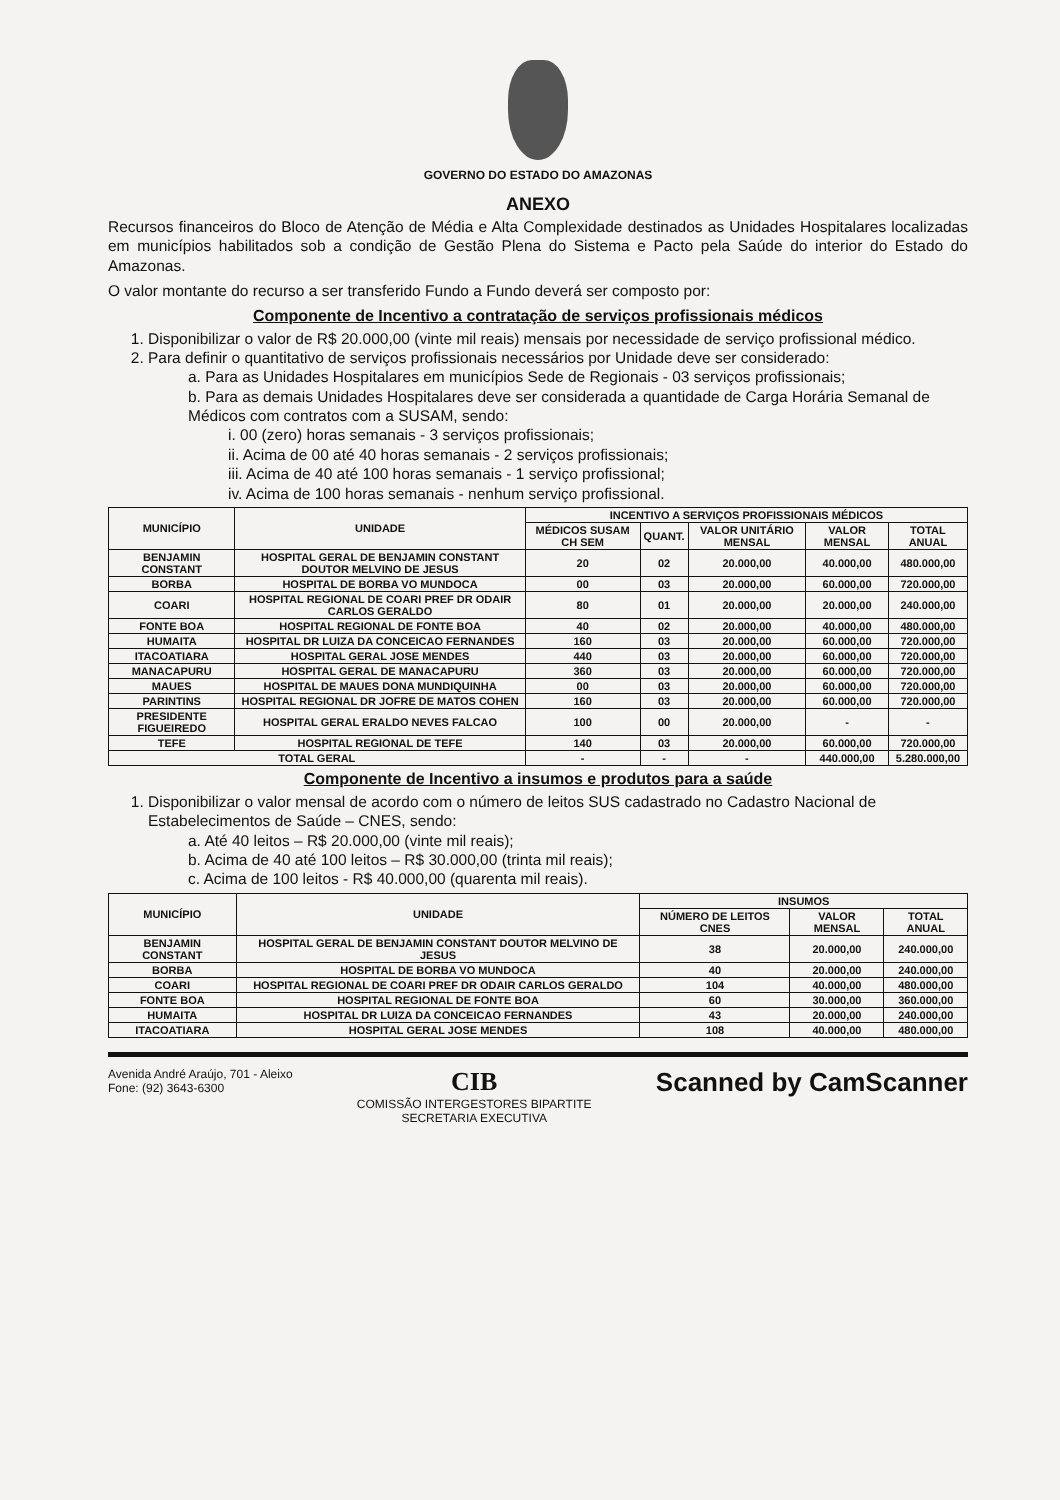GOVERNO DO ESTADO DO AMAZONAS
ANEXO
Recursos financeiros do Bloco de Atenção de Média e Alta Complexidade destinados as Unidades Hospitalares localizadas em municípios habilitados sob a condição de Gestão Plena do Sistema e Pacto pela Saúde do interior do Estado do Amazonas.
O valor montante do recurso a ser transferido Fundo a Fundo deverá ser composto por:
Componente de Incentivo a contratação de serviços profissionais médicos
1. Disponibilizar o valor de R$ 20.000,00 (vinte mil reais) mensais por necessidade de serviço profissional médico.
2. Para definir o quantitativo de serviços profissionais necessários por Unidade deve ser considerado:
a. Para as Unidades Hospitalares em municípios Sede de Regionais - 03 serviços profissionais;
b. Para as demais Unidades Hospitalares deve ser considerada a quantidade de Carga Horária Semanal de Médicos com contratos com a SUSAM, sendo:
i. 00 (zero) horas semanais - 3 serviços profissionais;
ii. Acima de 00 até 40 horas semanais - 2 serviços profissionais;
iii. Acima de 40 até 100 horas semanais - 1 serviço profissional;
iv. Acima de 100 horas semanais - nenhum serviço profissional.
| MUNICÍPIO | UNIDADE | INCENTIVO A SERVIÇOS PROFISSIONAIS MÉDICOS | | | | |
| --- | --- | --- | --- | --- | --- | --- |
| | | MÉDICOS SUSAM CH SEM | QUANT. | VALOR UNITÁRIO MENSAL | VALOR MENSAL | TOTAL ANUAL |
| BENJAMIN CONSTANT | HOSPITAL GERAL DE BENJAMIN CONSTANT DOUTOR MELVINO DE JESUS | 20 | 02 | 20.000,00 | 40.000,00 | 480.000,00 |
| BORBA | HOSPITAL DE BORBA VO MUNDOCA | 00 | 03 | 20.000,00 | 60.000,00 | 720.000,00 |
| COARI | HOSPITAL REGIONAL DE COARI PREF DR ODAIR CARLOS GERALDO | 80 | 01 | 20.000,00 | 20.000,00 | 240.000,00 |
| FONTE BOA | HOSPITAL REGIONAL DE FONTE BOA | 40 | 02 | 20.000,00 | 40.000,00 | 480.000,00 |
| HUMAITA | HOSPITAL DR LUIZA DA CONCEICAO FERNANDES | 160 | 03 | 20.000,00 | 60.000,00 | 720.000,00 |
| ITACOATIARA | HOSPITAL GERAL JOSE MENDES | 440 | 03 | 20.000,00 | 60.000,00 | 720.000,00 |
| MANACAPURU | HOSPITAL GERAL DE MANACAPURU | 360 | 03 | 20.000,00 | 60.000,00 | 720.000,00 |
| MAUES | HOSPITAL DE MAUES DONA MUNDIQUINHA | 00 | 03 | 20.000,00 | 60.000,00 | 720.000,00 |
| PARINTINS | HOSPITAL REGIONAL DR JOFRE DE MATOS COHEN | 160 | 03 | 20.000,00 | 60.000,00 | 720.000,00 |
| PRESIDENTE FIGUEIREDO | HOSPITAL GERAL ERALDO NEVES FALCAO | 100 | 00 | 20.000,00 | - | - |
| TEFE | HOSPITAL REGIONAL DE TEFE | 140 | 03 | 20.000,00 | 60.000,00 | 720.000,00 |
| TOTAL GERAL | | - | - | - | 440.000,00 | 5.280.000,00 |
Componente de Incentivo a insumos e produtos para a saúde
1. Disponibilizar o valor mensal de acordo com o número de leitos SUS cadastrado no Cadastro Nacional de Estabelecimentos de Saúde – CNES, sendo:
a. Até 40 leitos – R$ 20.000,00 (vinte mil reais);
b. Acima de 40 até 100 leitos – R$ 30.000,00 (trinta mil reais);
c. Acima de 100 leitos - R$ 40.000,00 (quarenta mil reais).
| MUNICÍPIO | UNIDADE | INSUMOS | | |
| --- | --- | --- | --- | --- |
| | | NÚMERO DE LEITOS CNES | VALOR MENSAL | TOTAL ANUAL |
| BENJAMIN CONSTANT | HOSPITAL GERAL DE BENJAMIN CONSTANT DOUTOR MELVINO DE JESUS | 38 | 20.000,00 | 240.000,00 |
| BORBA | HOSPITAL DE BORBA VO MUNDOCA | 40 | 20.000,00 | 240.000,00 |
| COARI | HOSPITAL REGIONAL DE COARI PREF DR ODAIR CARLOS GERALDO | 104 | 40.000,00 | 480.000,00 |
| FONTE BOA | HOSPITAL REGIONAL DE FONTE BOA | 60 | 30.000,00 | 360.000,00 |
| HUMAITA | HOSPITAL DR LUIZA DA CONCEICAO FERNANDES | 43 | 20.000,00 | 240.000,00 |
| ITACOATIARA | HOSPITAL GERAL JOSE MENDES | 108 | 40.000,00 | 480.000,00 |
Avenida André Araújo, 701 - Aleixo
Fone: (92) 3643-6300
CIB
COMISSÃO INTERGESTORES BIPARTITE
SECRETARIA EXECUTIVA
Scanned by CamScanner